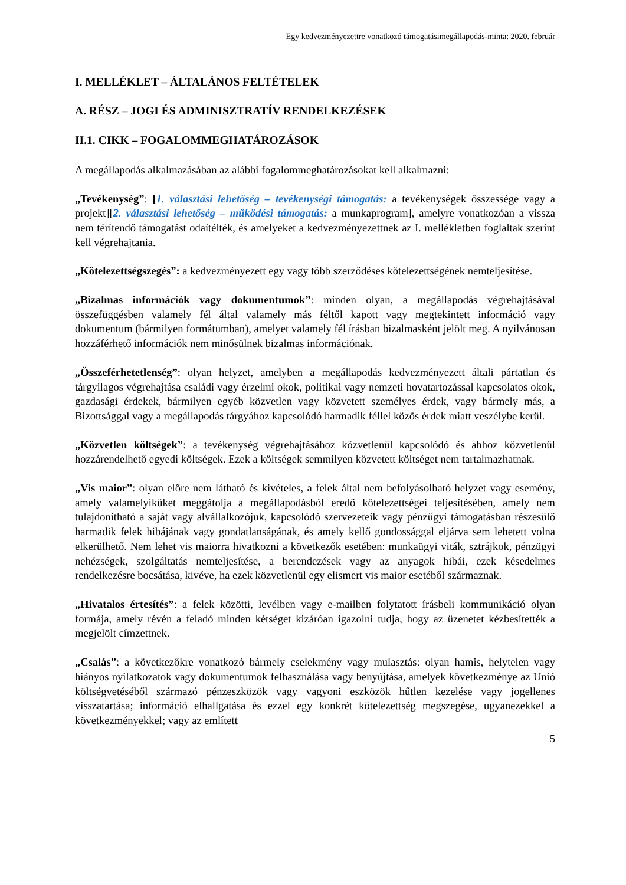Egy kedvezményezettre vonatkozó támogatásimegállapodás-minta: 2020. február
I. MELLÉKLET – ÁLTALÁNOS FELTÉTELEK
A. RÉSZ – JOGI ÉS ADMINISZTRATÍV RENDELKEZÉSEK
II.1. CIKK – FOGALOMMEGHATÁROZÁSOK
A megállapodás alkalmazásában az alábbi fogalommeghatározásokat kell alkalmazni:
„Tevékenység”: [1. választási lehetőség – tevékenységi támogatás: a tevékenységek összessége vagy a projekt][2. választási lehetőség – működési támogatás: a munkaprogram], amelyre vonatkozóan a vissza nem térítendő támogatást odaítélték, és amelyeket a kedvezményezettnek az I. mellékletben foglaltak szerint kell végrehajtania.
„Kötelezettségszegés”: a kedvezményezett egy vagy több szerződéses kötelezettségének nemteljesítése.
„Bizalmas információk vagy dokumentumok”: minden olyan, a megállapodás végrehajtásával összefüggésben valamely fél által valamely más féltől kapott vagy megtekintett információ vagy dokumentum (bármilyen formátumban), amelyet valamely fél írásban bizalmasként jelölt meg. A nyilvánosan hozzáférhető információk nem minősülnek bizalmas információnak.
„Összeférhetetlenség”: olyan helyzet, amelyben a megállapodás kedvezményezett általi pártatlan és tárgyilagos végrehajtása családi vagy érzelmi okok, politikai vagy nemzeti hovatartozással kapcsolatos okok, gazdasági érdekek, bármilyen egyéb közvetlen vagy közvetett személyes érdek, vagy bármely más, a Bizottsággal vagy a megállapodás tárgyához kapcsolódó harmadik féllel közös érdek miatt veszélybe kerül.
„Közvetlen költségek”: a tevékenység végrehajtásához közvetlenül kapcsolódó és ahhoz közvetlenül hozzárendelhető egyedi költségek. Ezek a költségek semmilyen közvetett költséget nem tartalmazhatnak.
„Vis maior”: olyan előre nem látható és kivételes, a felek által nem befolyásolható helyzet vagy esemény, amely valamelyiküket meggátolja a megállapodásból eredő kötelezettségei teljesítésében, amely nem tulajdonítható a saját vagy alvállalkozójuk, kapcsolódó szervezeteik vagy pénzügyi támogatásban részesülő harmadik felek hibájának vagy gondatlanságának, és amely kellő gondossággal eljárva sem lehetett volna elkerülhető. Nem lehet vis maiorra hivatkozni a következők esetében: munkaügyi viták, sztrájkok, pénzügyi nehézségek, szolgáltatás nemteljesítése, a berendezések vagy az anyagok hibái, ezek késedelmes rendelkezésre bocsátása, kivéve, ha ezek közvetlenül egy elismert vis maior esetéből származnak.
„Hivatalos értesítés”: a felek közötti, levélben vagy e-mailben folytatott írásbeli kommunikáció olyan formája, amely révén a feladó minden kétséget kizáróan igazolni tudja, hogy az üzenetet kézbesítették a megjelölt címzettnek.
„Csalás”: a következőkre vonatkozó bármely cselekmény vagy mulasztás: olyan hamis, helytelen vagy hiányos nyilatkozatok vagy dokumentumok felhasználása vagy benyújtása, amelyek következménye az Unió költségvetéséből származó pénzeszközök vagy vagyoni eszközök hűtlen kezelése vagy jogellenes visszatartása; információ elhallgatása és ezzel egy konkrét kötelezettség megszegése, ugyanezekkel a következményekkel; vagy az említett
5